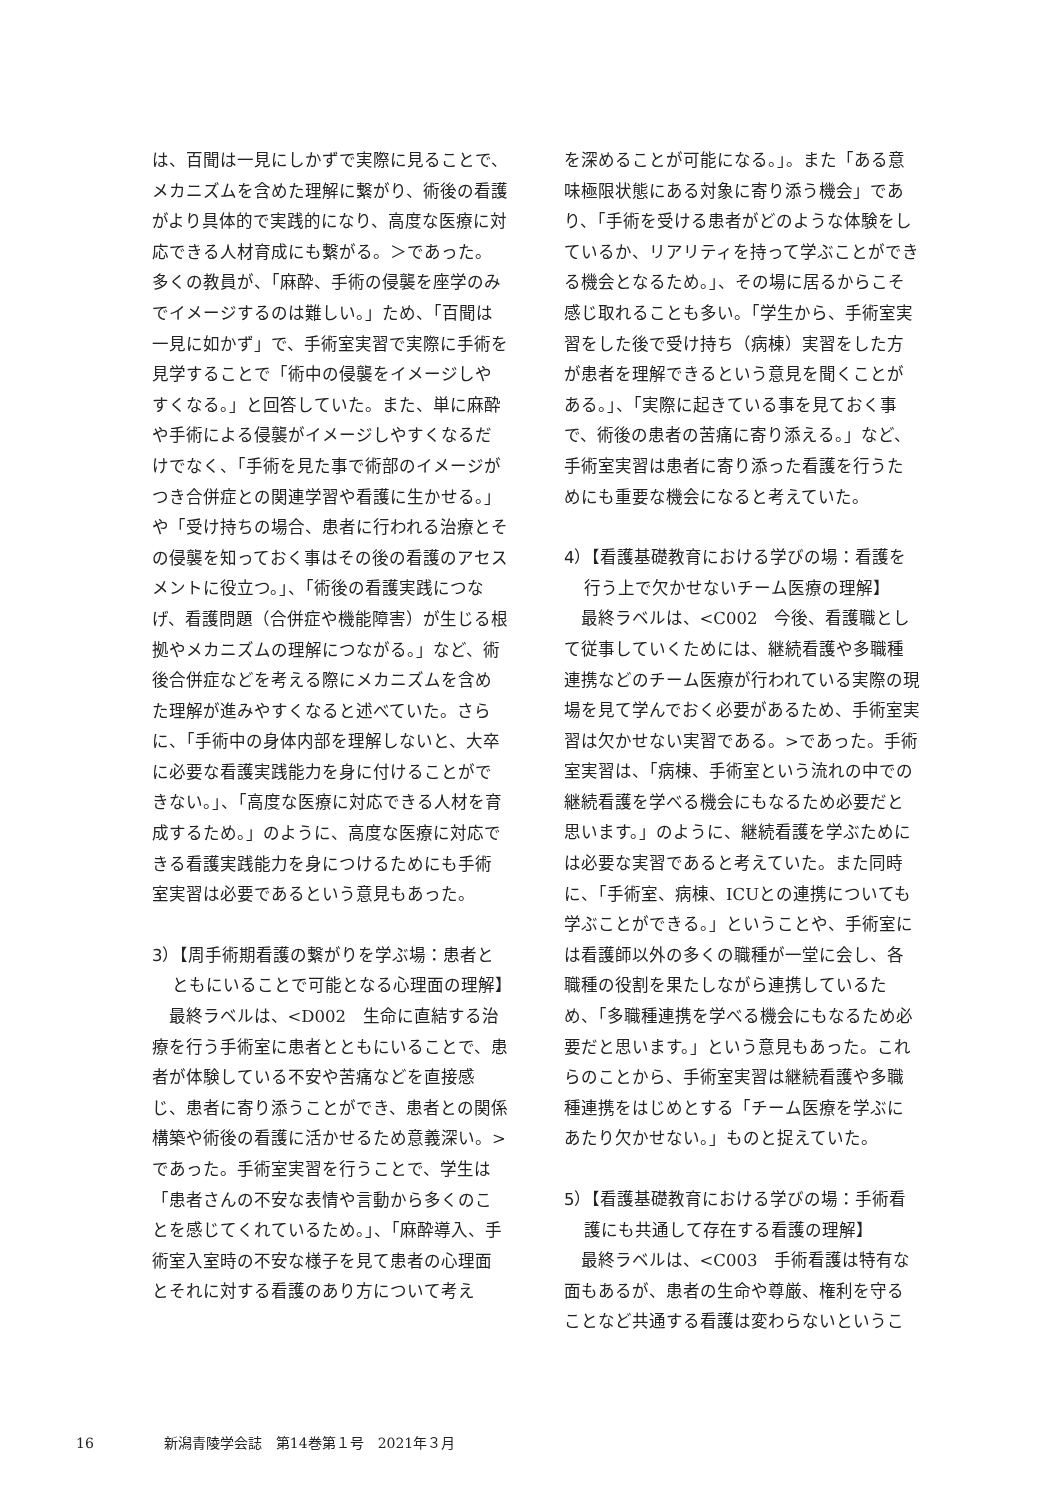は、百聞は一見にしかずで実際に見ることで、メカニズムを含めた理解に繋がり、術後の看護がより具体的で実践的になり、高度な医療に対応できる人材育成にも繋がる。＞であった。多くの教員が、「麻酔、手術の侵襲を座学のみでイメージするのは難しい。」ため、「百聞は一見に如かず」で、手術室実習で実際に手術を見学することで「術中の侵襲をイメージしやすくなる。」と回答していた。また、単に麻酔や手術による侵襲がイメージしやすくなるだけでなく、「手術を見た事で術部のイメージがつき合併症との関連学習や看護に生かせる。」や「受け持ちの場合、患者に行われる治療とその侵襲を知っておく事はその後の看護のアセスメントに役立つ。」、「術後の看護実践につなげ、看護問題（合併症や機能障害）が生じる根拠やメカニズムの理解につながる。」など、術後合併症などを考える際にメカニズムを含めた理解が進みやすくなると述べていた。さらに、「手術中の身体内部を理解しないと、大卒に必要な看護実践能力を身に付けることができない。」、「高度な医療に対応できる人材を育成するため。」のように、高度な医療に対応できる看護実践能力を身につけるためにも手術室実習は必要であるという意見もあった。
3）【周手術期看護の繋がりを学ぶ場：患者とともにいることで可能となる心理面の理解】
最終ラベルは、<D002　生命に直結する治療を行う手術室に患者とともにいることで、患者が体験している不安や苦痛などを直接感じ、患者に寄り添うことができ、患者との関係構築や術後の看護に活かせるため意義深い。>であった。手術室実習を行うことで、学生は「患者さんの不安な表情や言動から多くのことを感じてくれているため。」、「麻酔導入、手術室入室時の不安な様子を見て患者の心理面とそれに対する看護のあり方について考え
を深めることが可能になる。」。また「ある意味極限状態にある対象に寄り添う機会」であり、「手術を受ける患者がどのような体験をしているか、リアリティを持って学ぶことができる機会となるため。」、その場に居るからこそ感じ取れることも多い。「学生から、手術室実習をした後で受け持ち（病棟）実習をした方が患者を理解できるという意見を聞くことがある。」、「実際に起きている事を見ておく事で、術後の患者の苦痛に寄り添える。」など、手術室実習は患者に寄り添った看護を行うためにも重要な機会になると考えていた。
4）【看護基礎教育における学びの場：看護を行う上で欠かせないチーム医療の理解】
最終ラベルは、<C002　今後、看護職として従事していくためには、継続看護や多職種連携などのチーム医療が行われている実際の現場を見て学んでおく必要があるため、手術室実習は欠かせない実習である。>であった。手術室実習は、「病棟、手術室という流れの中での継続看護を学べる機会にもなるため必要だと思います。」のように、継続看護を学ぶためには必要な実習であると考えていた。また同時に、「手術室、病棟、ICUとの連携についても学ぶことができる。」ということや、手術室には看護師以外の多くの職種が一堂に会し、各職種の役割を果たしながら連携しているため、「多職種連携を学べる機会にもなるため必要だと思います。」という意見もあった。これらのことから、手術室実習は継続看護や多職種連携をはじめとする「チーム医療を学ぶにあたり欠かせない。」ものと捉えていた。
5）【看護基礎教育における学びの場：手術看護にも共通して存在する看護の理解】
最終ラベルは、<C003　手術看護は特有な面もあるが、患者の生命や尊厳、権利を守ることなど共通する看護は変わらないというこ
16 新潟青陵学会誌　第14巻第１号　2021年３月